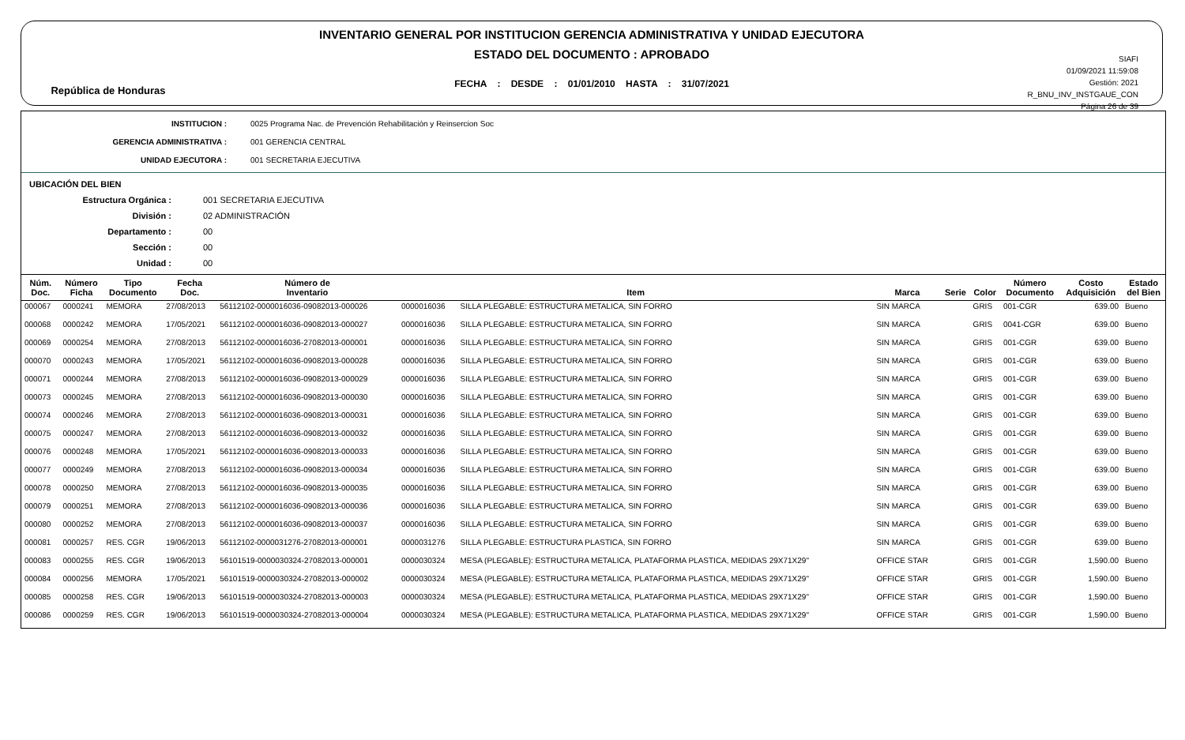República de Honduras
INVENTARIO GENERAL POR INSTITUCION GERENCIA ADMINISTRATIVA Y UNIDAD EJECUTORA
ESTADO DEL DOCUMENTO : APROBADO
FECHA : DESDE : 01/01/2010 HASTA : 31/07/2021
SIAFI
01/09/2021 11:59:08
Gestión: 2021
R_BNU_INV_INSTGAUE_CON
Página 26 de 39
INSTITUCION : 0025 Programa Nac. de Prevención Rehabilitación y Reinsercion Soc
GERENCIA ADMINISTRATIVA : 001 GERENCIA CENTRAL
UNIDAD EJECUTORA : 001 SECRETARIA EJECUTIVA
UBICACIÓN DEL BIEN
Estructura Orgánica : 001 SECRETARIA EJECUTIVA
División : 02 ADMINISTRACIÓN
Departamento : 00
Sección : 00
Unidad : 00
| Núm. Doc. | Número Ficha | Tipo Documento | Fecha Doc. | Número de Inventario | Item | | Marca | Serie | Color | Número Documento | Costo Adquisición | Estado del Bien |
| --- | --- | --- | --- | --- | --- | --- | --- | --- | --- | --- | --- | --- |
| 000067 | 0000241 | MEMORA | 27/08/2013 | 56112102-0000016036-09082013-000026 | 0000016036 | SILLA PLEGABLE: ESTRUCTURA METALICA, SIN FORRO | SIN MARCA | | GRIS | 001-CGR | 639.00 | Bueno |
| 000068 | 0000242 | MEMORA | 17/05/2021 | 56112102-0000016036-09082013-000027 | 0000016036 | SILLA PLEGABLE: ESTRUCTURA METALICA, SIN FORRO | SIN MARCA | | GRIS | 0041-CGR | 639.00 | Bueno |
| 000069 | 0000254 | MEMORA | 27/08/2013 | 56112102-0000016036-27082013-000001 | 0000016036 | SILLA PLEGABLE: ESTRUCTURA METALICA, SIN FORRO | SIN MARCA | | GRIS | 001-CGR | 639.00 | Bueno |
| 000070 | 0000243 | MEMORA | 17/05/2021 | 56112102-0000016036-09082013-000028 | 0000016036 | SILLA PLEGABLE: ESTRUCTURA METALICA, SIN FORRO | SIN MARCA | | GRIS | 001-CGR | 639.00 | Bueno |
| 000071 | 0000244 | MEMORA | 27/08/2013 | 56112102-0000016036-09082013-000029 | 0000016036 | SILLA PLEGABLE: ESTRUCTURA METALICA, SIN FORRO | SIN MARCA | | GRIS | 001-CGR | 639.00 | Bueno |
| 000073 | 0000245 | MEMORA | 27/08/2013 | 56112102-0000016036-09082013-000030 | 0000016036 | SILLA PLEGABLE: ESTRUCTURA METALICA, SIN FORRO | SIN MARCA | | GRIS | 001-CGR | 639.00 | Bueno |
| 000074 | 0000246 | MEMORA | 27/08/2013 | 56112102-0000016036-09082013-000031 | 0000016036 | SILLA PLEGABLE: ESTRUCTURA METALICA, SIN FORRO | SIN MARCA | | GRIS | 001-CGR | 639.00 | Bueno |
| 000075 | 0000247 | MEMORA | 27/08/2013 | 56112102-0000016036-09082013-000032 | 0000016036 | SILLA PLEGABLE: ESTRUCTURA METALICA, SIN FORRO | SIN MARCA | | GRIS | 001-CGR | 639.00 | Bueno |
| 000076 | 0000248 | MEMORA | 17/05/2021 | 56112102-0000016036-09082013-000033 | 0000016036 | SILLA PLEGABLE: ESTRUCTURA METALICA, SIN FORRO | SIN MARCA | | GRIS | 001-CGR | 639.00 | Bueno |
| 000077 | 0000249 | MEMORA | 27/08/2013 | 56112102-0000016036-09082013-000034 | 0000016036 | SILLA PLEGABLE: ESTRUCTURA METALICA, SIN FORRO | SIN MARCA | | GRIS | 001-CGR | 639.00 | Bueno |
| 000078 | 0000250 | MEMORA | 27/08/2013 | 56112102-0000016036-09082013-000035 | 0000016036 | SILLA PLEGABLE: ESTRUCTURA METALICA, SIN FORRO | SIN MARCA | | GRIS | 001-CGR | 639.00 | Bueno |
| 000079 | 0000251 | MEMORA | 27/08/2013 | 56112102-0000016036-09082013-000036 | 0000016036 | SILLA PLEGABLE: ESTRUCTURA METALICA, SIN FORRO | SIN MARCA | | GRIS | 001-CGR | 639.00 | Bueno |
| 000080 | 0000252 | MEMORA | 27/08/2013 | 56112102-0000016036-09082013-000037 | 0000016036 | SILLA PLEGABLE: ESTRUCTURA METALICA, SIN FORRO | SIN MARCA | | GRIS | 001-CGR | 639.00 | Bueno |
| 000081 | 0000257 | RES. CGR | 19/06/2013 | 56112102-0000031276-27082013-000001 | 0000031276 | SILLA PLEGABLE: ESTRUCTURA PLASTICA, SIN FORRO | SIN MARCA | | GRIS | 001-CGR | 639.00 | Bueno |
| 000083 | 0000255 | RES. CGR | 19/06/2013 | 56101519-0000030324-27082013-000001 | 0000030324 | MESA (PLEGABLE): ESTRUCTURA METALICA, PLATAFORMA PLASTICA, MEDIDAS 29X71X29" | OFFICE STAR | | GRIS | 001-CGR | 1,590.00 | Bueno |
| 000084 | 0000256 | MEMORA | 17/05/2021 | 56101519-0000030324-27082013-000002 | 0000030324 | MESA (PLEGABLE): ESTRUCTURA METALICA, PLATAFORMA PLASTICA, MEDIDAS 29X71X29" | OFFICE STAR | | GRIS | 001-CGR | 1,590.00 | Bueno |
| 000085 | 0000258 | RES. CGR | 19/06/2013 | 56101519-0000030324-27082013-000003 | 0000030324 | MESA (PLEGABLE): ESTRUCTURA METALICA, PLATAFORMA PLASTICA, MEDIDAS 29X71X29" | OFFICE STAR | | GRIS | 001-CGR | 1,590.00 | Bueno |
| 000086 | 0000259 | RES. CGR | 19/06/2013 | 56101519-0000030324-27082013-000004 | 0000030324 | MESA (PLEGABLE): ESTRUCTURA METALICA, PLATAFORMA PLASTICA, MEDIDAS 29X71X29" | OFFICE STAR | | GRIS | 001-CGR | 1,590.00 | Bueno |